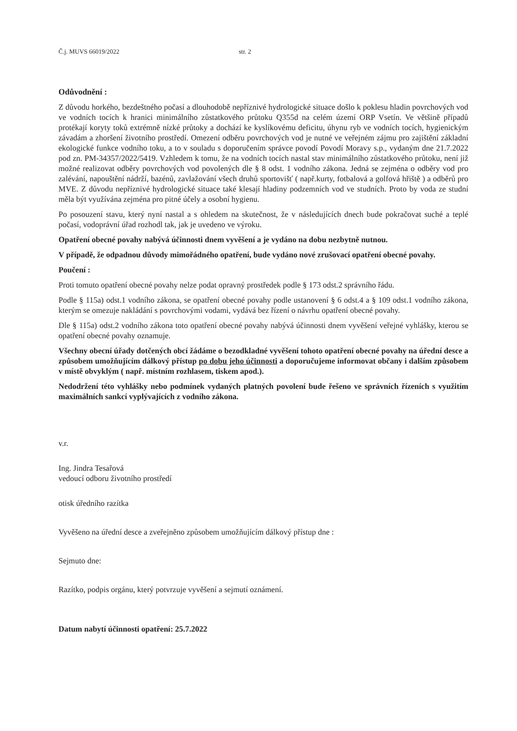Č.j. MUVS 66019/2022 str. 2
Odůvodnění :
Z důvodu horkého, bezdeštného počasí a dlouhodobě nepříznivé hydrologické situace došlo k poklesu hladin povrchových vod ve vodních tocích k hranici minimálního zůstatkového průtoku Q355d na celém území ORP Vsetín. Ve většině případů protékají koryty toků extrémně nízké průtoky a dochází ke kyslíkovému deficitu, úhynu ryb ve vodních tocích, hygienickým závadám a zhoršení životního prostředí. Omezení odběru povrchových vod je nutné ve veřejném zájmu pro zajištění základní ekologické funkce vodního toku, a to v souladu s doporučením správce povodí Povodí Moravy s.p., vydaným dne 21.7.2022 pod zn. PM-34357/2022/5419. Vzhledem k tomu, že na vodních tocích nastal stav minimálního zůstatkového průtoku, není již možné realizovat odběry povrchových vod povolených dle § 8 odst. 1 vodního zákona. Jedná se zejména o odběry vod pro zalévání, napouštění nádrží, bazénů, zavlažování všech druhů sportovišť ( např.kurty, fotbalová a golfová hřiště ) a odběrů pro MVE. Z důvodu nepříznivé hydrologické situace také klesají hladiny podzemních vod ve studních. Proto by voda ze studní měla být využívána zejména pro pitné účely a osobní hygienu.
Po posouzení stavu, který nyní nastal a s ohledem na skutečnost, že v následujících dnech bude pokračovat suché a teplé počasí, vodoprávní úřad rozhodl tak, jak je uvedeno ve výroku.
Opatření obecné povahy nabývá účinnosti dnem vyvěšení a je vydáno na dobu nezbytně nutnou.
V případě, že odpadnou důvody mimořádného opatření, bude vydáno nové zrušovací opatření obecné povahy.
Poučení :
Proti tomuto opatření obecné povahy nelze podat opravný prostředek podle § 173 odst.2 správního řádu.
Podle § 115a) odst.1 vodního zákona, se opatření obecné povahy podle ustanovení § 6 odst.4 a § 109 odst.1 vodního zákona, kterým se omezuje nakládání s povrchovými vodami, vydává bez řízení o návrhu opatření obecné povahy.
Dle § 115a) odst.2 vodního zákona toto opatření obecné povahy nabývá účinnosti dnem vyvěšení veřejné vyhlášky, kterou se opatření obecné povahy oznamuje.
Všechny obecní úřady dotčených obcí žádáme o bezodkladné vyvěšení tohoto opatření obecné povahy na úřední desce a způsobem umožňujícím dálkový přístup po dobu jeho účinnosti a doporučujeme informovat občany i dalším způsobem v místě obvyklým ( např. místním rozhlasem, tiskem apod.).
Nedodržení této vyhlášky nebo podmínek vydaných platných povolení bude řešeno ve správních řízeních s využitím maximálních sankcí vyplývajících z vodního zákona.
v.r.
Ing. Jindra Tesařová
vedoucí odboru životního prostředí
otisk úředního razítka
Vyvěšeno na úřední desce a zveřejněno způsobem umožňujícím dálkový přístup dne :
Sejmuto dne:
Razítko, podpis orgánu, který potvrzuje vyvěšení a sejmutí oznámení.
Datum nabytí účinnosti opatření: 25.7.2022